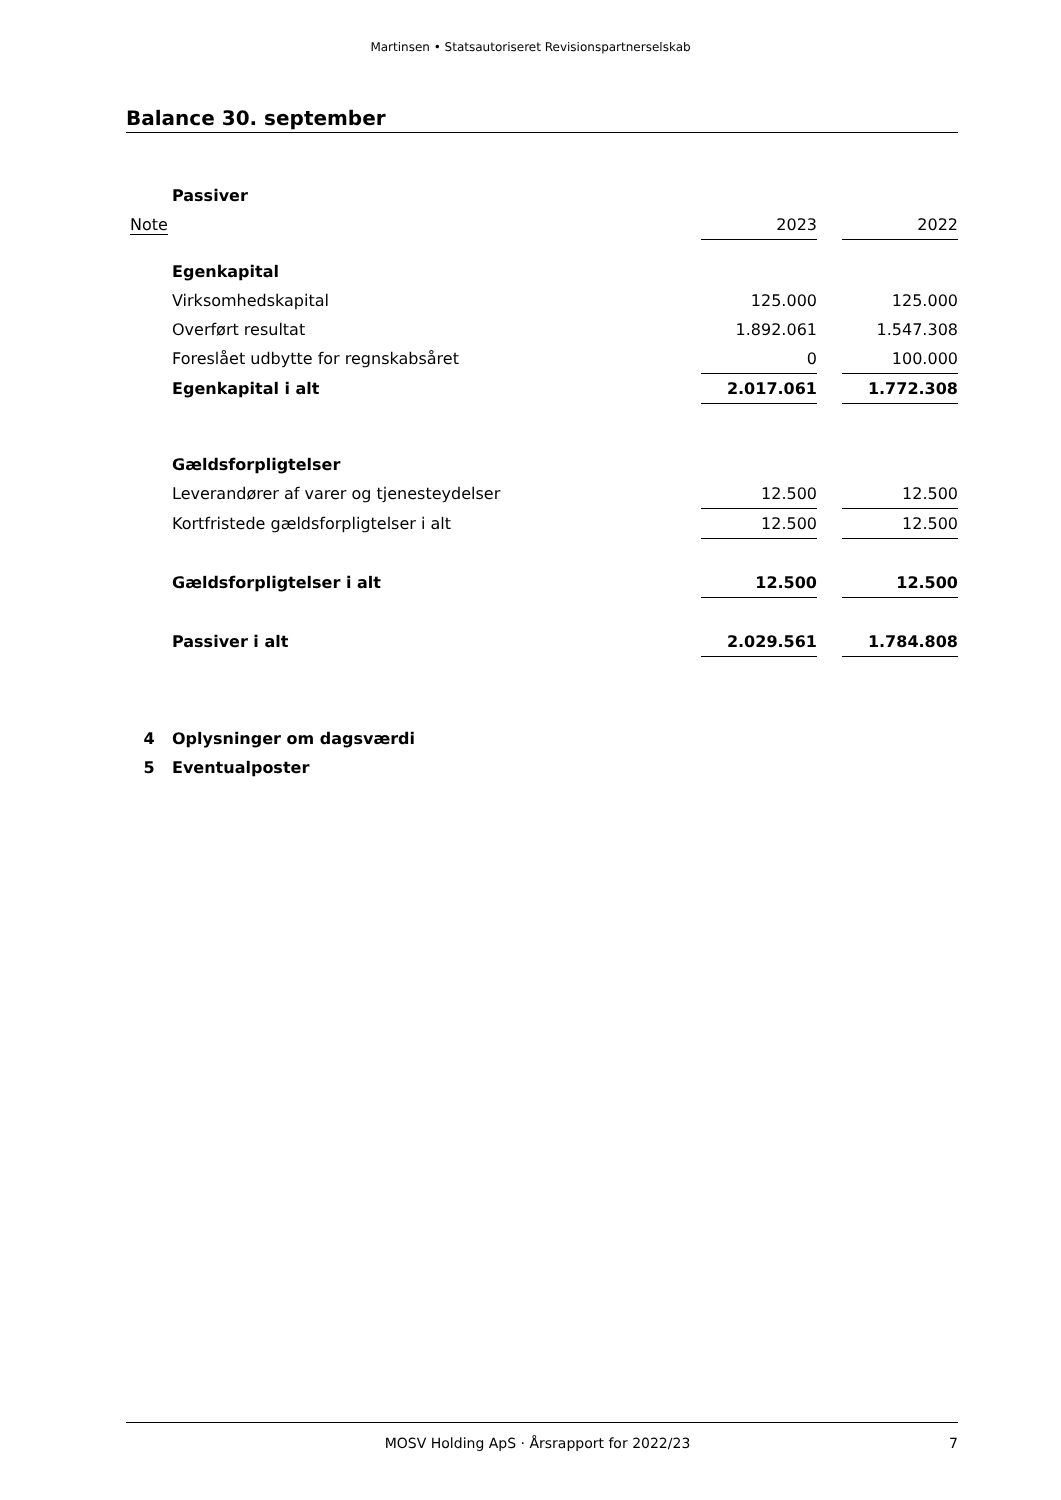Martinsen • Statsautoriseret Revisionspartnerselskab
Balance 30. september
| | Passiver | | | |
| Note | | 2023 | | 2022 |
| | Egenkapital | | | |
| | Virksomhedskapital | 125.000 | | 125.000 |
| | Overført resultat | 1.892.061 | | 1.547.308 |
| | Foreslået udbytte for regnskabsåret | 0 | | 100.000 |
| | Egenkapital i alt | 2.017.061 | | 1.772.308 |
| | Gældsforpligtelser | | | |
| | Leverandører af varer og tjenesteydelser | 12.500 | | 12.500 |
| | Kortfristede gældsforpligtelser i alt | 12.500 | | 12.500 |
| | Gældsforpligtelser i alt | 12.500 | | 12.500 |
| | Passiver i alt | 2.029.561 | | 1.784.808 |
| 4 | Oplysninger om dagsværdi | | | |
| 5 | Eventualposter | | | |
MOSV Holding ApS · Årsrapport for 2022/23 7